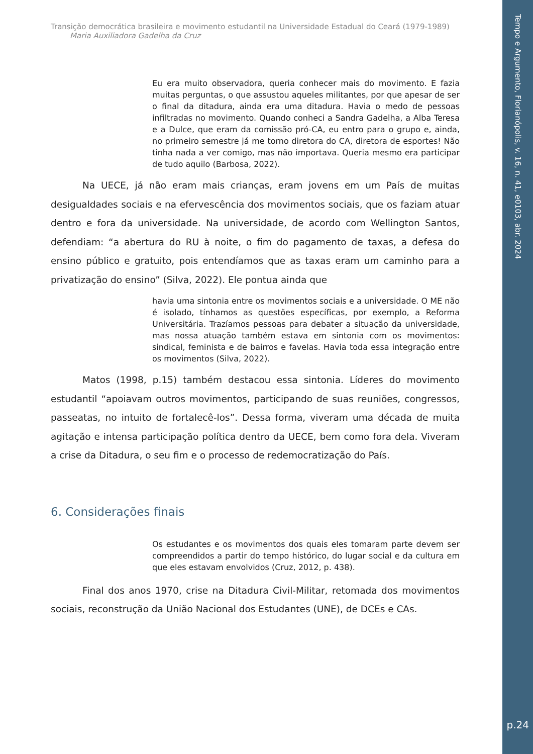Tempo e Argumento, Florianópolis, v. 16, n. 41, e0103, abr. 2024
p.24
Transição democrática brasileira e movimento estudantil na Universidade Estadual do Ceará (1979-1989)
Maria Auxiliadora Gadelha da Cruz
Eu era muito observadora, queria conhecer mais do movimento. E fazia muitas perguntas, o que assustou aqueles militantes, por que apesar de ser o final da ditadura, ainda era uma ditadura. Havia o medo de pessoas infiltradas no movimento. Quando conheci a Sandra Gadelha, a Alba Teresa e a Dulce, que eram da comissão pró-CA, eu entro para o grupo e, ainda, no primeiro semestre já me torno diretora do CA, diretora de esportes! Não tinha nada a ver comigo, mas não importava. Queria mesmo era participar de tudo aquilo (Barbosa, 2022).
Na UECE, já não eram mais crianças, eram jovens em um País de muitas desigualdades sociais e na efervescência dos movimentos sociais, que os faziam atuar dentro e fora da universidade. Na universidade, de acordo com Wellington Santos, defendiam: “a abertura do RU à noite, o fim do pagamento de taxas, a defesa do ensino público e gratuito, pois entendíamos que as taxas eram um caminho para a privatização do ensino” (Silva, 2022). Ele pontua ainda que
havia uma sintonia entre os movimentos sociais e a universidade. O ME não é isolado, tínhamos as questões específicas, por exemplo, a Reforma Universitária. Trazíamos pessoas para debater a situação da universidade, mas nossa atuação também estava em sintonia com os movimentos: sindical, feminista e de bairros e favelas. Havia toda essa integração entre os movimentos (Silva, 2022).
Matos (1998, p.15) também destacou essa sintonia. Líderes do movimento estudantil “apoiavam outros movimentos, participando de suas reuniões, congressos, passeatas, no intuito de fortalecê-los”. Dessa forma, viveram uma década de muita agitação e intensa participação política dentro da UECE, bem como fora dela. Viveram a crise da Ditadura, o seu fim e o processo de redemocratização do País.
6. Considerações finais
Os estudantes e os movimentos dos quais eles tomaram parte devem ser compreendidos a partir do tempo histórico, do lugar social e da cultura em que eles estavam envolvidos (Cruz, 2012, p. 438).
Final dos anos 1970, crise na Ditadura Civil-Militar, retomada dos movimentos sociais, reconstrução da União Nacional dos Estudantes (UNE), de DCEs e CAs.